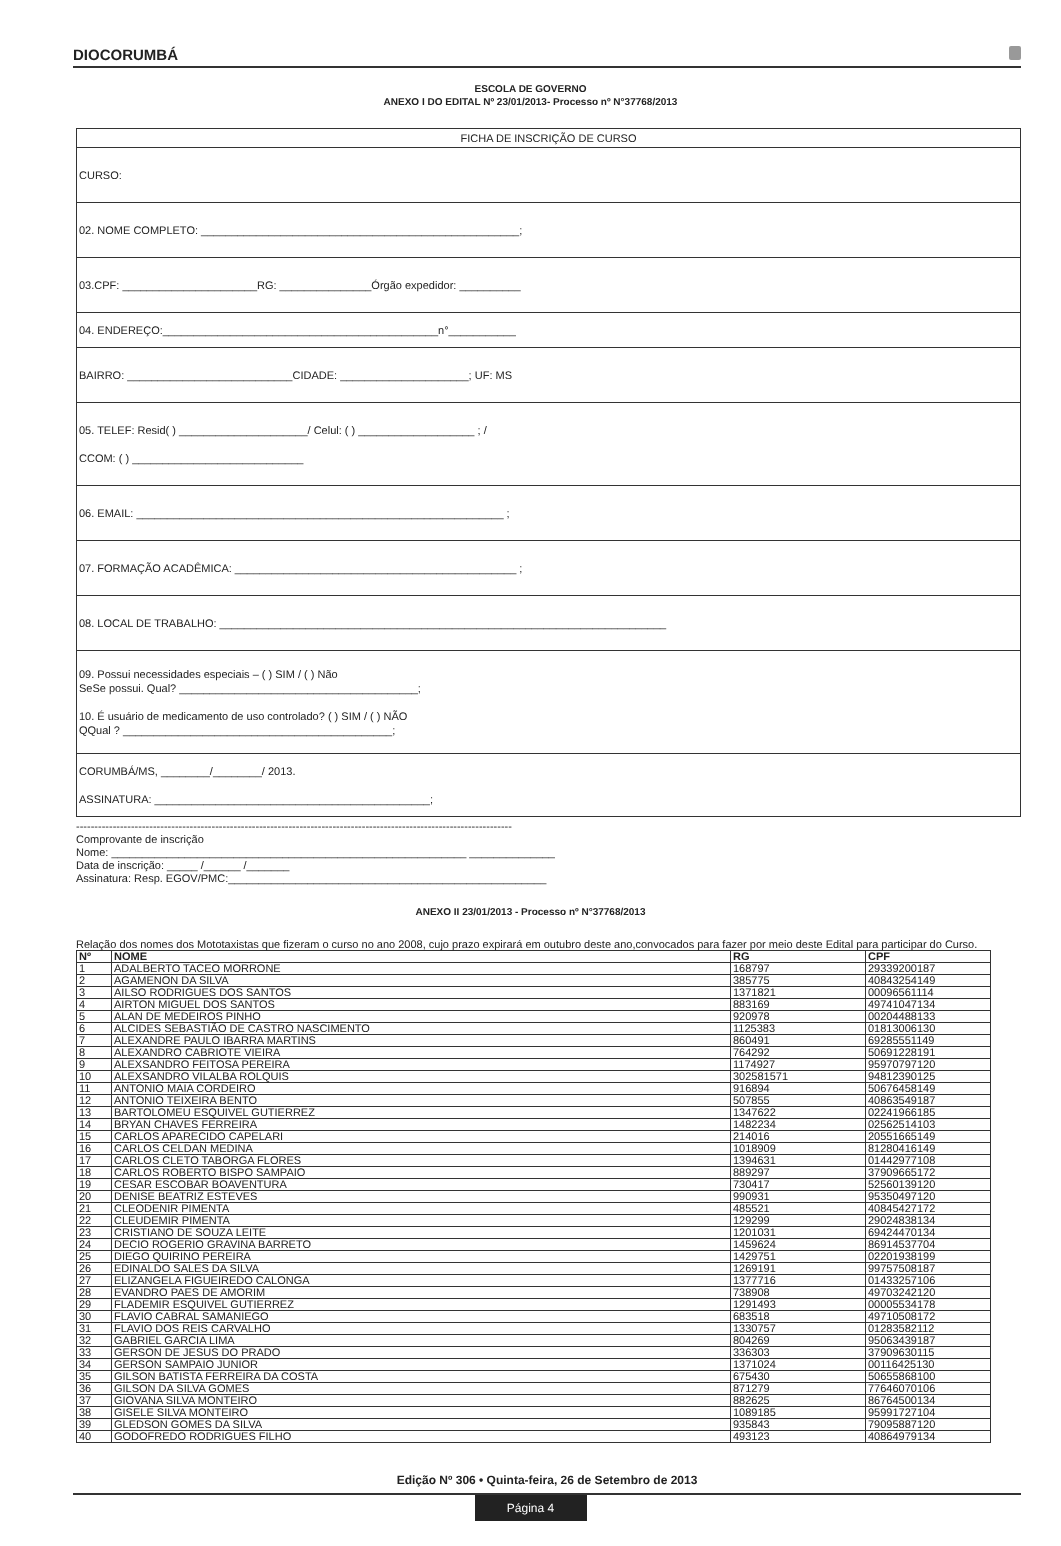DIOCORUMBÁ
ESCOLA DE GOVERNO
ANEXO I DO EDITAL Nº 23/01/2013- Processo nº N°37768/2013
FICHA DE INSCRIÇÃO DE CURSO
CURSO:
02. NOME COMPLETO: ____________________________________________________;
03.CPF: ______________________RG: _______________Órgão expedidor: __________
04. ENDEREÇO:_____________________________________________n°___________
BAIRRO: ___________________________CIDADE: _____________________; UF: MS
05. TELEF: Resid( ) _____________________/ Celul: ( ) ___________________ ; /
CCOM: ( ) ____________________________
06. EMAIL: ____________________________________________________________ ;
07. FORMAÇÃO ACADÊMICA: ______________________________________________ ;
08. LOCAL DE TRABALHO: _________________________________________________________________________
09. Possui necessidades especiais – ( ) SIM / ( ) Não
SeSe possui. Qual? _______________________________________;
10. É usuário de medicamento de uso controlado? ( ) SIM / ( ) NÃO
QQual ? ____________________________________________;
CORUMBÁ/MS, ________/________/ 2013.
ASSINATURA: _____________________________________________;
-----------------------------------------------------------------------------------------------------------------------
Comprovante de inscrição
Nome: __________________________________________________________ ______________
Data de inscrição: _____ /______ /_______
Assinatura: Resp. EGOV/PMC:____________________________________________________
ANEXO II 23/01/2013 - Processo nº N°37768/2013
Relação dos nomes dos Mototaxistas que fizeram o curso no ano 2008, cujo prazo expirará em outubro deste ano,convocados para fazer por meio deste Edital para participar do Curso.
| Nº | NOME | RG | CPF |
| --- | --- | --- | --- |
| 1 | ADALBERTO TACEO MORRONE | 168797 | 29339200187 |
| 2 | AGAMENON DA SILVA | 385775 | 40843254149 |
| 3 | AILSO RODRIGUES DOS SANTOS | 1371821 | 00096561114 |
| 4 | AIRTON MIGUEL DOS SANTOS | 883169 | 49741047134 |
| 5 | ALAN DE MEDEIROS PINHO | 920978 | 00204488133 |
| 6 | ALCIDES SEBASTIÃO DE CASTRO NASCIMENTO | 1125383 | 01813006130 |
| 7 | ALEXANDRE PAULO IBARRA MARTINS | 860491 | 69285551149 |
| 8 | ALEXANDRO CABRIOTE VIEIRA | 764292 | 50691228191 |
| 9 | ALEXSANDRO FEITOSA PEREIRA | 1174927 | 95970797120 |
| 10 | ALEXSANDRO VILALBA ROLQUIS | 302581571 | 94812390125 |
| 11 | ANTONIO MAIA CORDEIRO | 916894 | 50676458149 |
| 12 | ANTONIO TEIXEIRA BENTO | 507855 | 40863549187 |
| 13 | BARTOLOMEU ESQUIVEL GUTIERREZ | 1347622 | 02241966185 |
| 14 | BRYAN CHAVES FERREIRA | 1482234 | 02562514103 |
| 15 | CARLOS APARECIDO CAPELARI | 214016 | 20551665149 |
| 16 | CARLOS CELDAN MEDINA | 1018909 | 81280416149 |
| 17 | CARLOS CLETO TABORGA FLORES | 1394631 | 01442977108 |
| 18 | CARLOS ROBERTO BISPO SAMPAIO | 889297 | 37909665172 |
| 19 | CESAR ESCOBAR BOAVENTURA | 730417 | 52560139120 |
| 20 | DENISE BEATRIZ ESTEVES | 990931 | 95350497120 |
| 21 | CLEODENIR PIMENTA | 485521 | 40845427172 |
| 22 | CLEUDEMIR PIMENTA | 129299 | 29024838134 |
| 23 | CRISTIANO DE SOUZA LEITE | 1201031 | 69424470134 |
| 24 | DECIO ROGERIO GRAVINA BARRETO | 1459624 | 86914537704 |
| 25 | DIEGO QUIRINO PEREIRA | 1429751 | 02201938199 |
| 26 | EDINALDO SALES DA SILVA | 1269191 | 99757508187 |
| 27 | ELIZANGELA FIGUEIREDO CALONGA | 1377716 | 01433257106 |
| 28 | EVANDRO PAES DE AMORIM | 738908 | 49703242120 |
| 29 | FLADEMIR ESQUIVEL GUTIERREZ | 1291493 | 00005534178 |
| 30 | FLAVIO CABRAL SAMANIEGO | 683518 | 49710508172 |
| 31 | FLAVIO DOS REIS CARVALHO | 1330757 | 01283582112 |
| 32 | GABRIEL GARCIA LIMA | 804269 | 95063439187 |
| 33 | GERSON DE JESUS DO PRADO | 336303 | 37909630115 |
| 34 | GERSON SAMPAIO JUNIOR | 1371024 | 00116425130 |
| 35 | GILSON BATISTA FERREIRA DA COSTA | 675430 | 50655868100 |
| 36 | GILSON DA SILVA GOMES | 871279 | 77646070106 |
| 37 | GIOVANA SILVA MONTEIRO | 882625 | 86764500134 |
| 38 | GISELE SILVA MONTEIRO | 1089185 | 95991727104 |
| 39 | GLEDSON GOMES DA SILVA | 935843 | 79095887120 |
| 40 | GODOFREDO RODRIGUES FILHO | 493123 | 40864979134 |
Edição Nº 306 • Quinta-feira, 26 de Setembro de 2013
Página 4